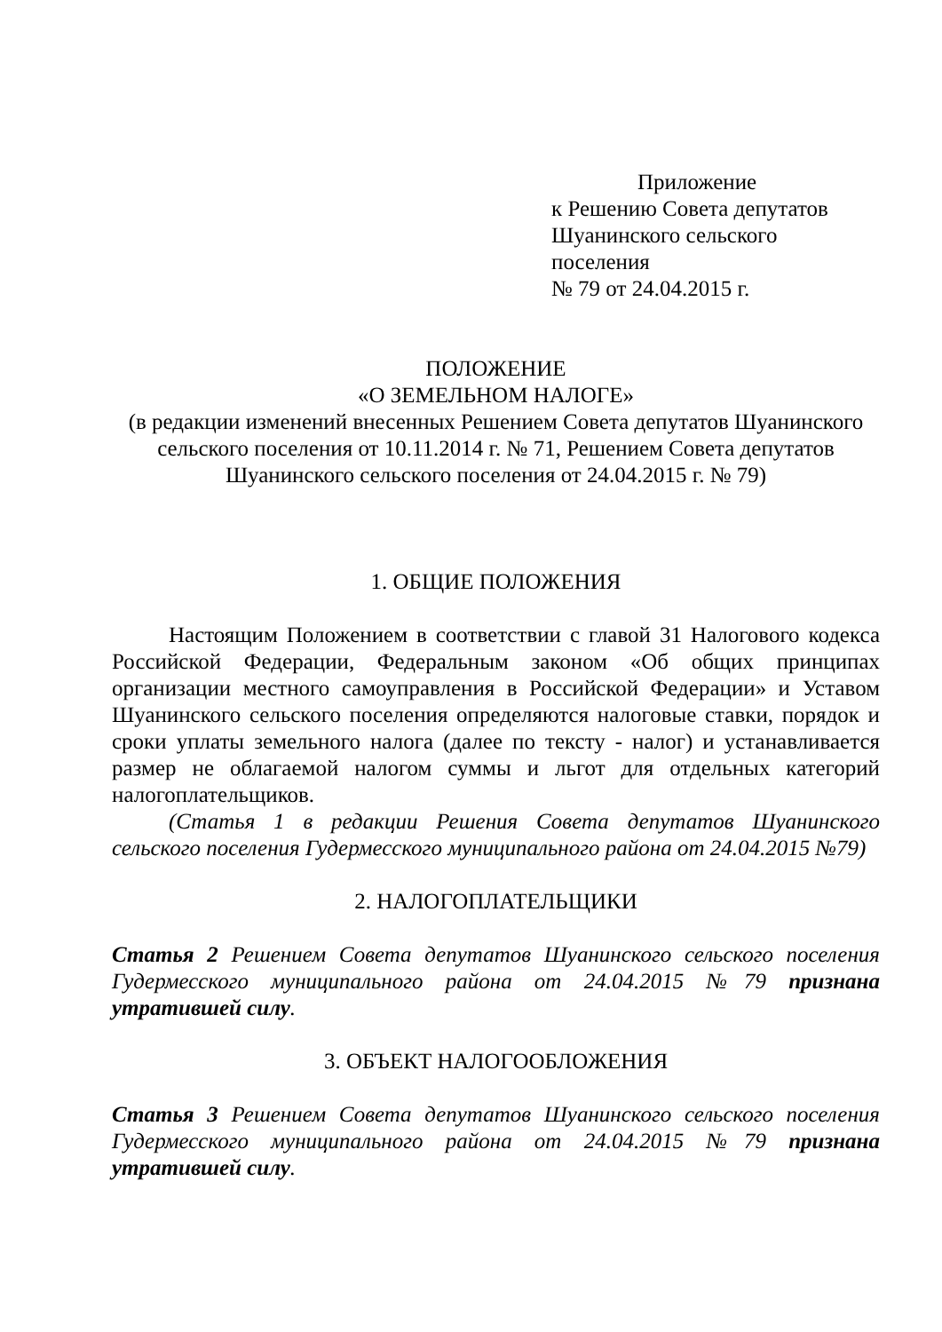Приложение
к Решению Совета депутатов
Шуанинского сельского поселения
№ 79 от 24.04.2015 г.
ПОЛОЖЕНИЕ
«О ЗЕМЕЛЬНОМ НАЛОГЕ»
(в редакции изменений внесенных Решением Совета депутатов Шуанинского сельского поселения от 10.11.2014 г. № 71, Решением Совета депутатов Шуанинского сельского поселения от 24.04.2015 г. № 79)
1. ОБЩИЕ ПОЛОЖЕНИЯ
Настоящим Положением в соответствии с главой 31 Налогового кодекса Российской Федерации, Федеральным законом «Об общих принципах организации местного самоуправления в Российской Федерации» и Уставом Шуанинского сельского поселения определяются налоговые ставки, порядок и сроки уплаты земельного налога (далее по тексту - налог) и устанавливается размер не облагаемой налогом суммы и льгот для отдельных категорий налогоплательщиков.
(Статья 1 в редакции Решения Совета депутатов Шуанинского сельского поселения Гудермесского муниципального района от 24.04.2015 №79)
2. НАЛОГОПЛАТЕЛЬЩИКИ
Статья 2 Решением Совета депутатов Шуанинского сельского поселения Гудермесского муниципального района от 24.04.2015 №79 признана утратившей силу.
3. ОБЪЕКТ НАЛОГООБЛОЖЕНИЯ
Статья 3 Решением Совета депутатов Шуанинского сельского поселения Гудермесского муниципального района от 24.04.2015 №79 признана утратившей силу.